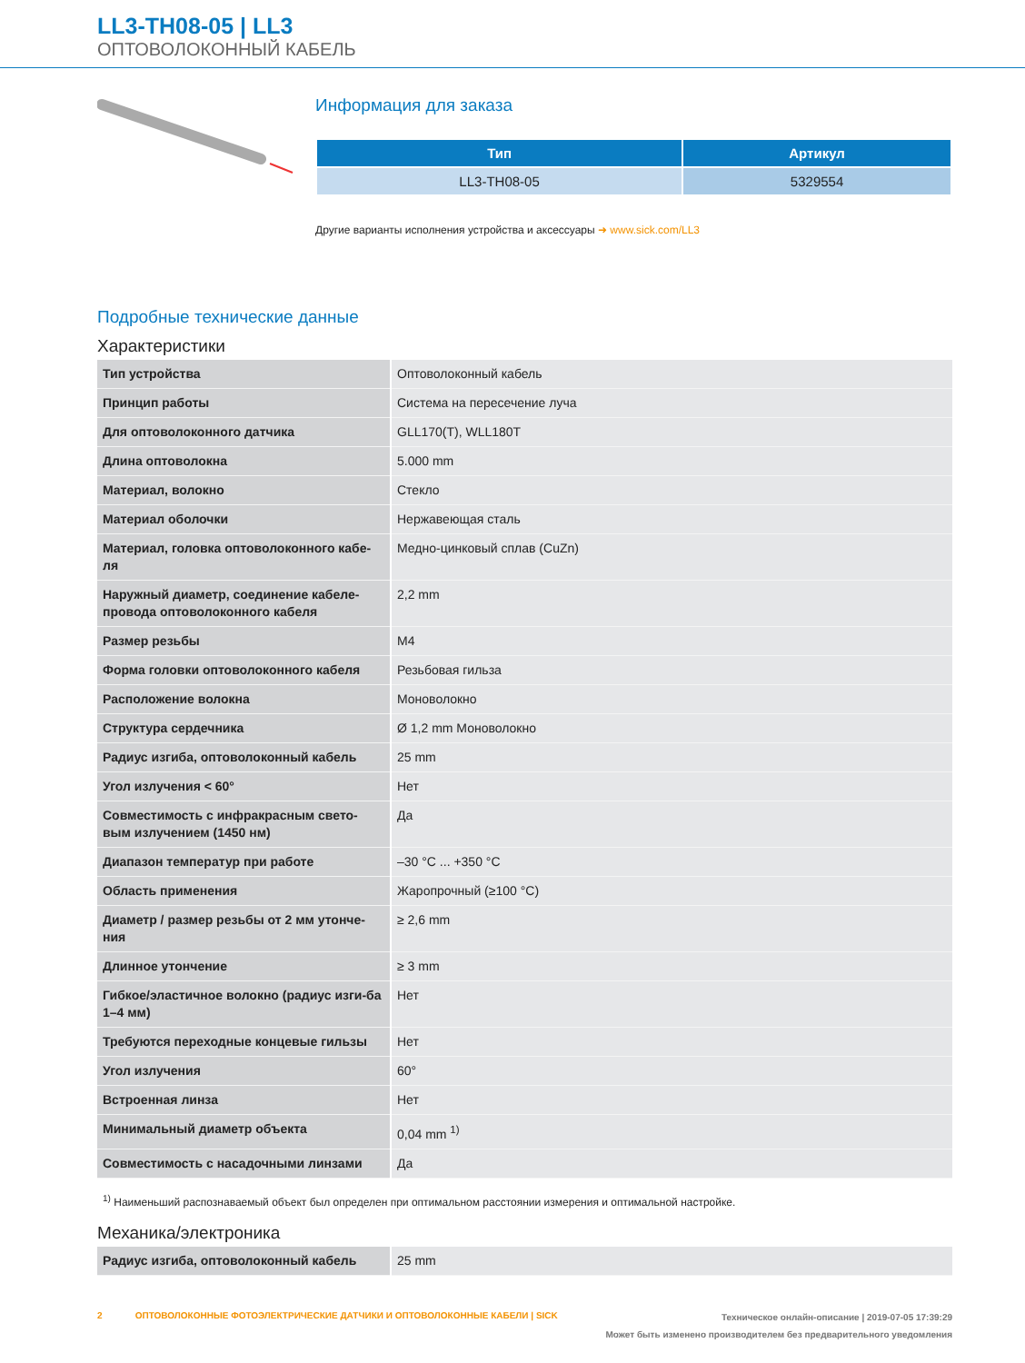LL3-TH08-05 | LL3
ОПТОВОЛОКОННЫЙ КАБЕЛЬ
Информация для заказа
| Тип | Артикул |
| --- | --- |
| LL3-TH08-05 | 5329554 |
Другие варианты исполнения устройства и аксессуары ➜ www.sick.com/LL3
Подробные технические данные
Характеристики
| Тип устройства | Оптоволоконный кабель |
| Принцип работы | Система на пересечение луча |
| Для оптоволоконного датчика | GLL170(T), WLL180T |
| Длина оптоволокна | 5.000 mm |
| Материал, волокно | Стекло |
| Материал оболочки | Нержавеющая сталь |
| Материал, головка оптоволоконного кабе-ля | Медно-цинковый сплав (CuZn) |
| Наружный диаметр, соединение кабеле-провода оптоволоконного кабеля | 2,2 mm |
| Размер резьбы | M4 |
| Форма головки оптоволоконного кабеля | Резьбовая гильза |
| Расположение волокна | Моноволокно |
| Структура сердечника | Ø 1,2 mm Моноволокно |
| Радиус изгиба, оптоволоконный кабель | 25 mm |
| Угол излучения < 60° | Нет |
| Совместимость с инфракрасным свето-вым излучением (1450 нм) | Да |
| Диапазон температур при работе | –30 °C ... +350 °C |
| Область применения | Жаропрочный (≥100 °C) |
| Диаметр / размер резьбы от 2 мм утонче-ния | ≥ 2,6 mm |
| Длинное утончение | ≥ 3 mm |
| Гибкое/эластичное волокно (радиус изги-ба 1–4 мм) | Нет |
| Требуются переходные концевые гильзы | Нет |
| Угол излучения | 60° |
| Встроенная линза | Нет |
| Минимальный диаметр объекта | 0,04 mm <sup>1)</sup> |
| Совместимость с насадочными линзами | Да |
<sup>1)</sup> Наименьший распознаваемый объект был определен при оптимальном расстоянии измерения и оптимальной настройке.
Механика/электроника
| Радиус изгиба, оптоволоконный кабель | 25 mm |
Техническое онлайн-описание | 2019-07-05 17:39:29
Может быть изменено производителем без предварительного уведомления
2 ОПТОВОЛОКОННЫЕ ФОТОЭЛЕКТРИЧЕСКИЕ ДАТЧИКИ И ОПТОВОЛОКОННЫЕ КАБЕЛИ | SICK